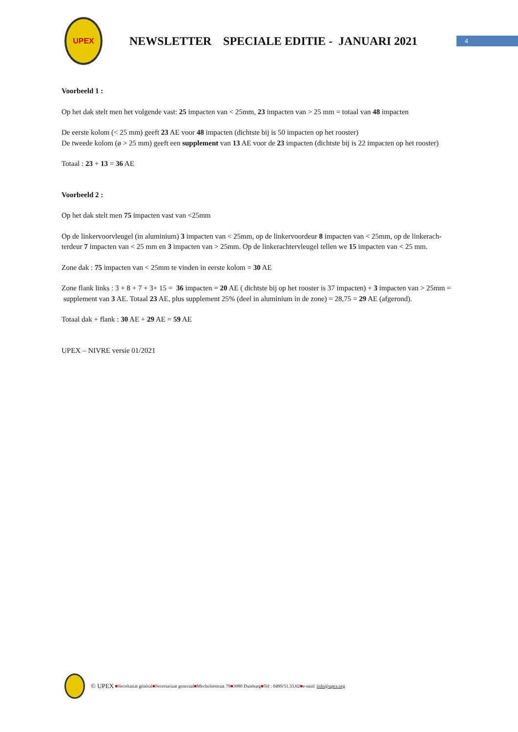UPEX
NEWSLETTER SPECIALE EDITIE - JANUARI 2021
4
Voorbeeld 1 :
Op het dak stelt men het volgende vast: 25 impacten van < 25mm, 23 impacten van > 25 mm = totaal van 48 impacten
De eerste kolom (< 25 mm) geeft 23 AE voor 48 impacten (dichtste bij is 50 impacten op het rooster)
De tweede kolom (ø > 25 mm) geeft een supplement van 13 AE voor de 23 impacten (dichtste bij is 22 impacten op het rooster)
Totaal : 23 + 13 = 36 AE
Voorbeeld 2 :
Op het dak stelt men 75 impacten vast van <25mm
Op de linkervoorvleugel (in aluminium) 3 impacten van < 25mm, op de linkervoordeur 8 impacten van < 25mm, op de linkerach-terdeur 7 impacten van < 25 mm en 3 impacten van > 25mm. Op de linkerachtervleugel tellen we 15 impacten van < 25 mm.
Zone dak : 75 impacten van < 25mm te vinden in eerste kolom = 30 AE
Zone flank links : 3 + 8 + 7 + 3+ 15 = 36 impacten = 20 AE ( dichtste bij op het rooster is 37 impacten) + 3 impacten van > 25mm = supplement van 3 AE. Totaal 23 AE, plus supplement 25% (deel in aluminium in de zone) = 28,75 = 29 AE (afgerond).
Totaal dak + flank : 30 AE + 29 AE = 59 AE
UPEX – NIVRE versie 01/2021
© UPEX ■ Secrétariat général ■ Secretariaat generaal ■ Mechelsestraat 79 ■ 3080 Duisburg ■ Tel : 0499/51.33.02 ■ e-mail : info@upex.org